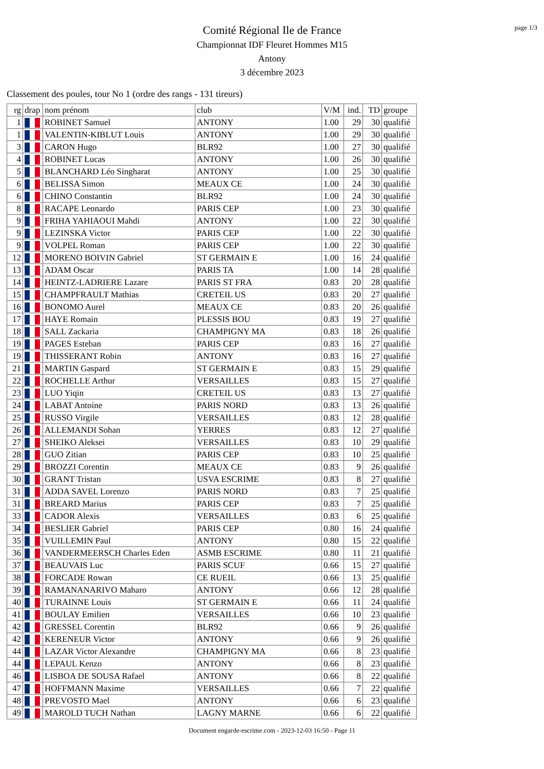page 1/3
Comité Régional Ile de France
Championnat IDF Fleuret Hommes M15
Antony
3 décembre 2023
Classement des poules, tour No 1 (ordre des rangs - 131 tireurs)
| rg | drap | nom prénom | club | V/M | ind. | TD | groupe |
| --- | --- | --- | --- | --- | --- | --- | --- |
| 1 | | ROBINET Samuel | ANTONY | 1.00 | 29 | 30 | qualifié |
| 1 | | VALENTIN-KIBLUT Louis | ANTONY | 1.00 | 29 | 30 | qualifié |
| 3 | | CARON Hugo | BLR92 | 1.00 | 27 | 30 | qualifié |
| 4 | | ROBINET Lucas | ANTONY | 1.00 | 26 | 30 | qualifié |
| 5 | | BLANCHARD Léo Singharat | ANTONY | 1.00 | 25 | 30 | qualifié |
| 6 | | BELISSA Simon | MEAUX CE | 1.00 | 24 | 30 | qualifié |
| 6 | | CHINO Constantin | BLR92 | 1.00 | 24 | 30 | qualifié |
| 8 | | RACAPE Leonardo | PARIS CEP | 1.00 | 23 | 30 | qualifié |
| 9 | | FRIHA YAHIAOUI Mahdi | ANTONY | 1.00 | 22 | 30 | qualifié |
| 9 | | LEZINSKA Victor | PARIS CEP | 1.00 | 22 | 30 | qualifié |
| 9 | | VOLPEL Roman | PARIS CEP | 1.00 | 22 | 30 | qualifié |
| 12 | | MORENO BOIVIN Gabriel | ST GERMAIN E | 1.00 | 16 | 24 | qualifié |
| 13 | | ADAM Oscar | PARIS TA | 1.00 | 14 | 28 | qualifié |
| 14 | | HEINTZ-LADRIERE Lazare | PARIS ST FRA | 0.83 | 20 | 28 | qualifié |
| 15 | | CHAMPFRAULT Mathias | CRETEIL US | 0.83 | 20 | 27 | qualifié |
| 16 | | BONOMO Aurel | MEAUX CE | 0.83 | 20 | 26 | qualifié |
| 17 | | HAYE Romain | PLESSIS BOU | 0.83 | 19 | 27 | qualifié |
| 18 | | SALL Zackaria | CHAMPIGNY MA | 0.83 | 18 | 26 | qualifié |
| 19 | | PAGES Esteban | PARIS CEP | 0.83 | 16 | 27 | qualifié |
| 19 | | THISSERANT Robin | ANTONY | 0.83 | 16 | 27 | qualifié |
| 21 | | MARTIN Gaspard | ST GERMAIN E | 0.83 | 15 | 29 | qualifié |
| 22 | | ROCHELLE Arthur | VERSAILLES | 0.83 | 15 | 27 | qualifié |
| 23 | | LUO Yiqin | CRETEIL US | 0.83 | 13 | 27 | qualifié |
| 24 | | LABAT Antoine | PARIS NORD | 0.83 | 13 | 26 | qualifié |
| 25 | | RUSSO Virgile | VERSAILLES | 0.83 | 12 | 28 | qualifié |
| 26 | | ALLEMANDI Sohan | YERRES | 0.83 | 12 | 27 | qualifié |
| 27 | | SHEIKO Aleksei | VERSAILLES | 0.83 | 10 | 29 | qualifié |
| 28 | | GUO Zitian | PARIS CEP | 0.83 | 10 | 25 | qualifié |
| 29 | | BROZZI Corentin | MEAUX CE | 0.83 | 9 | 26 | qualifié |
| 30 | | GRANT Tristan | USVA ESCRIME | 0.83 | 8 | 27 | qualifié |
| 31 | | ADDA SAVEL Lorenzo | PARIS NORD | 0.83 | 7 | 25 | qualifié |
| 31 | | BREARD Marius | PARIS CEP | 0.83 | 7 | 25 | qualifié |
| 33 | | CADOR Alexis | VERSAILLES | 0.83 | 6 | 25 | qualifié |
| 34 | | BESLIER Gabriel | PARIS CEP | 0.80 | 16 | 24 | qualifié |
| 35 | | VUILLEMIN Paul | ANTONY | 0.80 | 15 | 22 | qualifié |
| 36 | | VANDERMEERSCH Charles Eden | ASMB ESCRIME | 0.80 | 11 | 21 | qualifié |
| 37 | | BEAUVAIS Luc | PARIS SCUF | 0.66 | 15 | 27 | qualifié |
| 38 | | FORCADE Rowan | CE RUEIL | 0.66 | 13 | 25 | qualifié |
| 39 | | RAMANANARIVO Maharo | ANTONY | 0.66 | 12 | 28 | qualifié |
| 40 | | TURAINNE Louis | ST GERMAIN E | 0.66 | 11 | 24 | qualifié |
| 41 | | BOULAY Emilien | VERSAILLES | 0.66 | 10 | 23 | qualifié |
| 42 | | GRESSEL Corentin | BLR92 | 0.66 | 9 | 26 | qualifié |
| 42 | | KERENEUR Victor | ANTONY | 0.66 | 9 | 26 | qualifié |
| 44 | | LAZAR Victor Alexandre | CHAMPIGNY MA | 0.66 | 8 | 23 | qualifié |
| 44 | | LEPAUL Kenzo | ANTONY | 0.66 | 8 | 23 | qualifié |
| 46 | | LISBOA DE SOUSA Rafael | ANTONY | 0.66 | 8 | 22 | qualifié |
| 47 | | HOFFMANN Maxime | VERSAILLES | 0.66 | 7 | 22 | qualifié |
| 48 | | PREVOSTO Mael | ANTONY | 0.66 | 6 | 23 | qualifié |
| 49 | | MAROLD TUCH Nathan | LAGNY MARNE | 0.66 | 6 | 22 | qualifié |
Document engarde-escrime.com - 2023-12-03 16:50 - Page 11